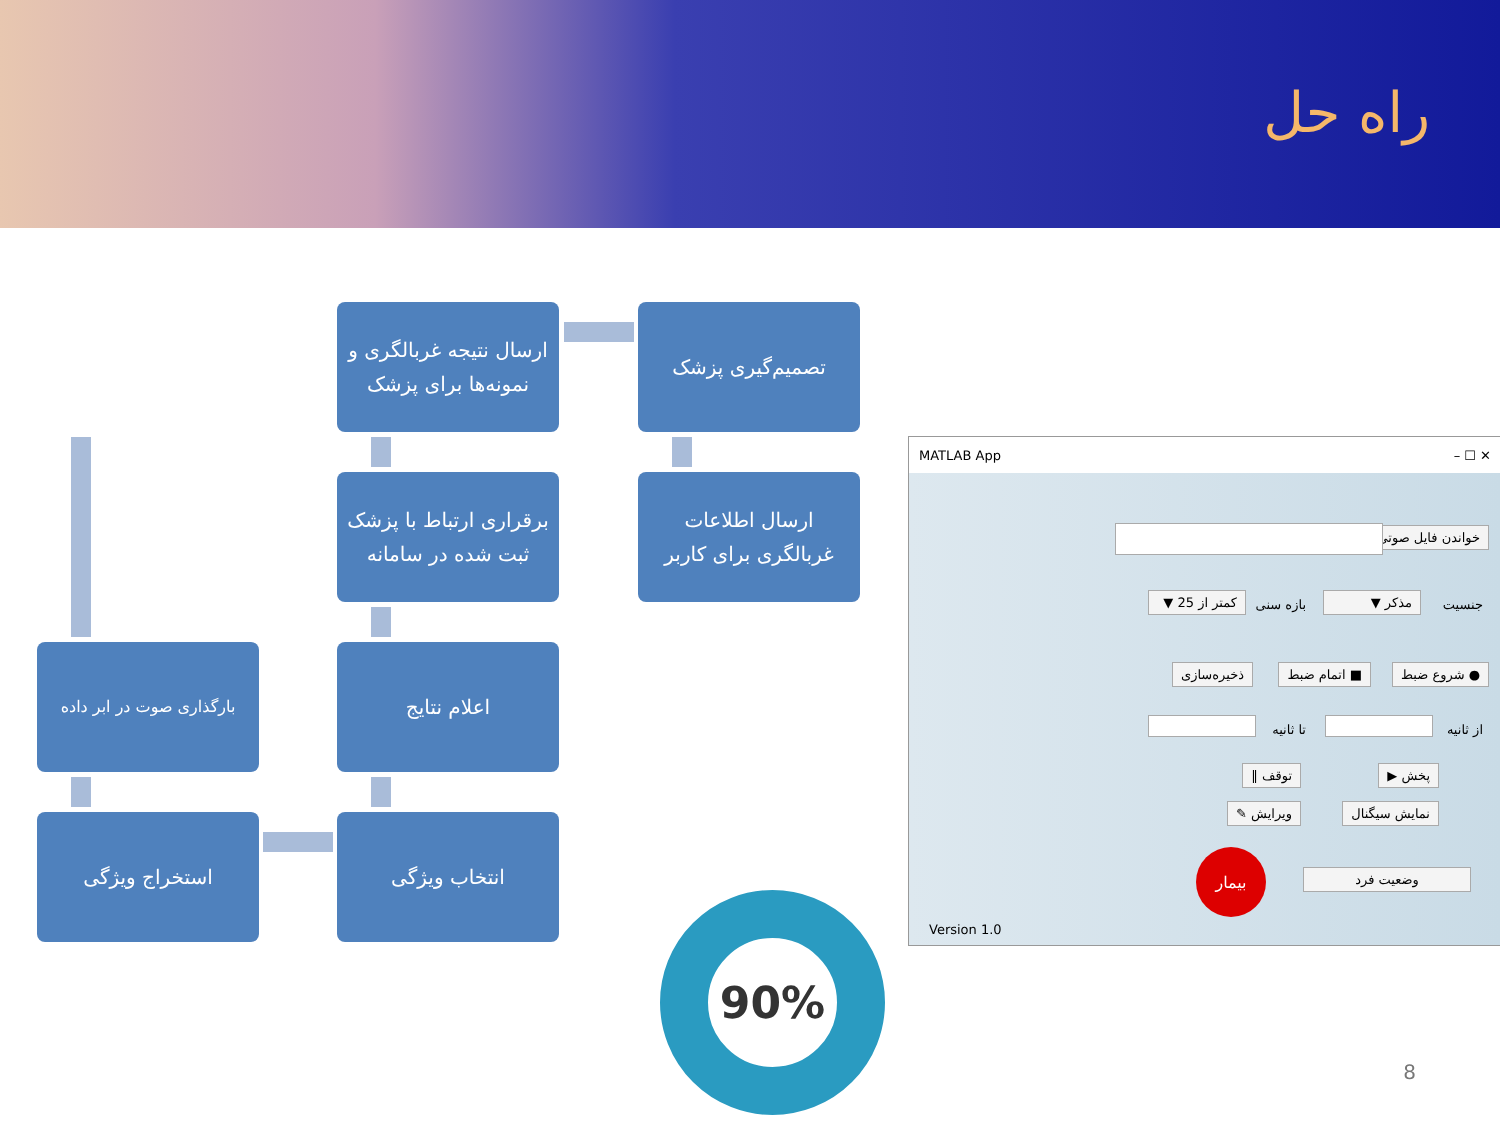راه حل
تصمیم‌گیری پزشک
ارسال نتیجه غربالگری و نمونه‌ها برای پزشک
ارسال اطلاعات غربالگری برای کاربر
برقراری ارتباط با پزشک ثبت شده در سامانه
بارگذاری صوت در ابر داده
اعلام نتایج
استخراج ویژگی انتخاب ویژگی
MATLAB App – ☐ ✕
خواندن فایل صوتی
جنسیت مذکر ▼ بازه سنی
کمتر از 25 ▼
● شروع ضبط ■ اتمام ضبط ذخیره‌سازی
از ثانیه تا ثانیه
پخش ▶ توقف ‖
نمایش سیگنال ویرایش ✎
وضعیت فرد
بیمار
Version 1.0
90%
8